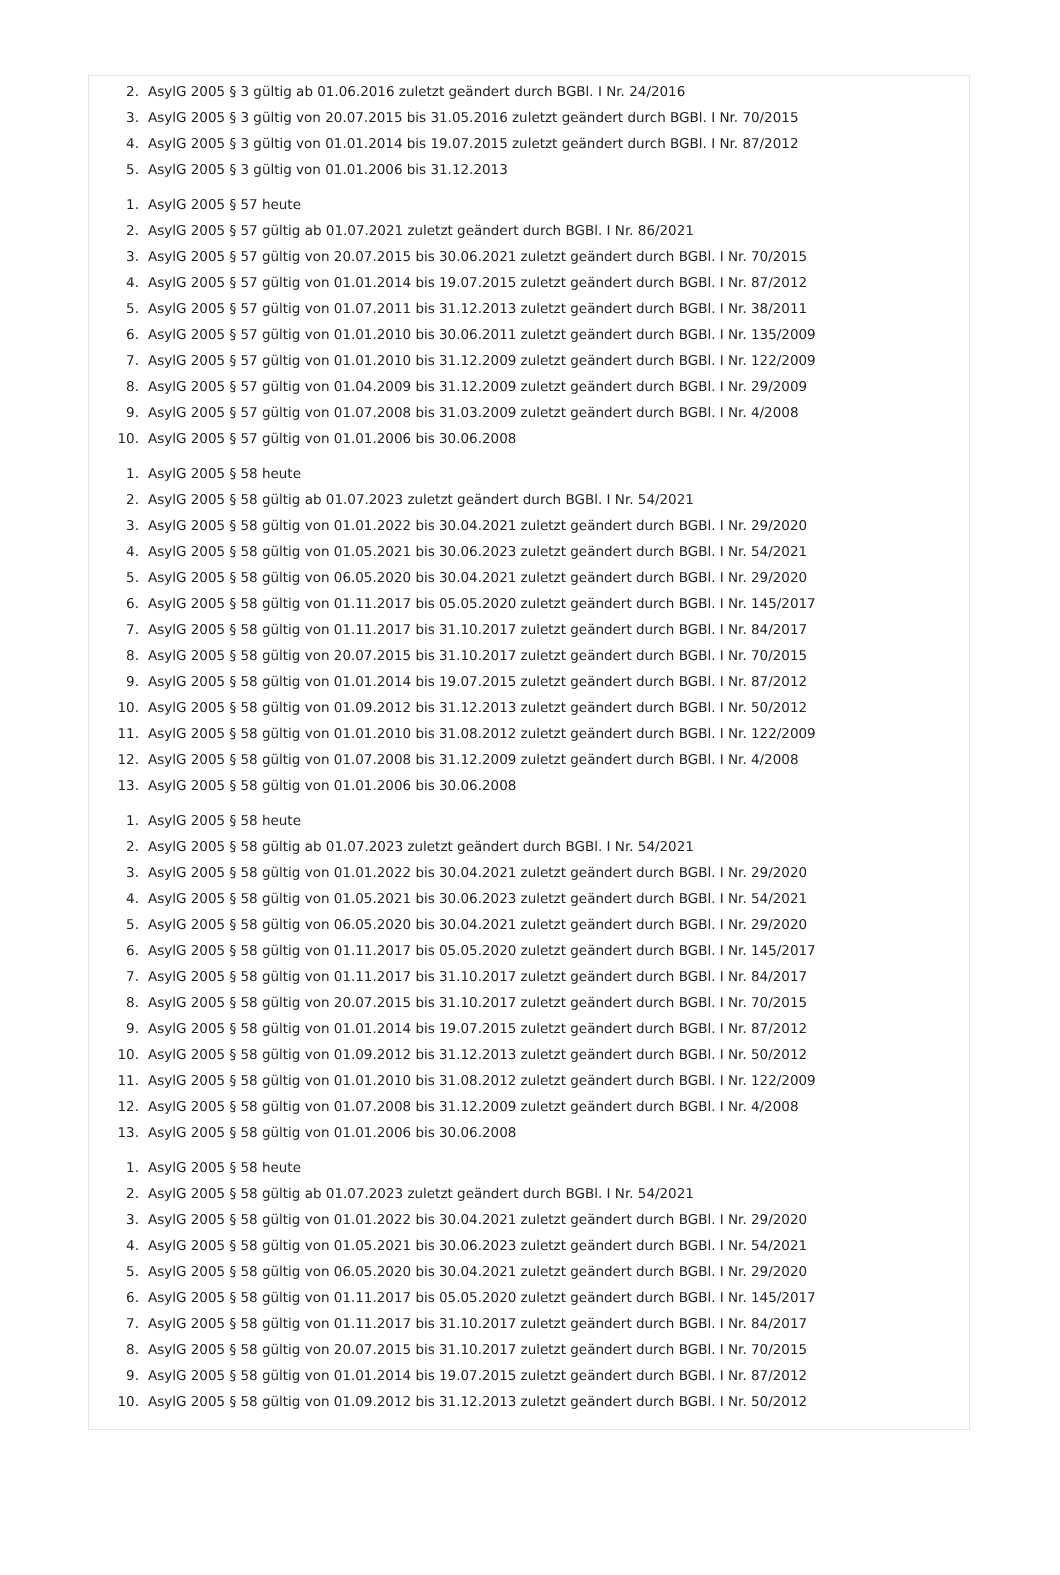2. AsylG 2005 § 3 gültig ab 01.06.2016 zuletzt geändert durch BGBl. I Nr. 24/2016
3. AsylG 2005 § 3 gültig von 20.07.2015 bis 31.05.2016 zuletzt geändert durch BGBl. I Nr. 70/2015
4. AsylG 2005 § 3 gültig von 01.01.2014 bis 19.07.2015 zuletzt geändert durch BGBl. I Nr. 87/2012
5. AsylG 2005 § 3 gültig von 01.01.2006 bis 31.12.2013
1. AsylG 2005 § 57 heute
2. AsylG 2005 § 57 gültig ab 01.07.2021 zuletzt geändert durch BGBl. I Nr. 86/2021
3. AsylG 2005 § 57 gültig von 20.07.2015 bis 30.06.2021 zuletzt geändert durch BGBl. I Nr. 70/2015
4. AsylG 2005 § 57 gültig von 01.01.2014 bis 19.07.2015 zuletzt geändert durch BGBl. I Nr. 87/2012
5. AsylG 2005 § 57 gültig von 01.07.2011 bis 31.12.2013 zuletzt geändert durch BGBl. I Nr. 38/2011
6. AsylG 2005 § 57 gültig von 01.01.2010 bis 30.06.2011 zuletzt geändert durch BGBl. I Nr. 135/2009
7. AsylG 2005 § 57 gültig von 01.01.2010 bis 31.12.2009 zuletzt geändert durch BGBl. I Nr. 122/2009
8. AsylG 2005 § 57 gültig von 01.04.2009 bis 31.12.2009 zuletzt geändert durch BGBl. I Nr. 29/2009
9. AsylG 2005 § 57 gültig von 01.07.2008 bis 31.03.2009 zuletzt geändert durch BGBl. I Nr. 4/2008
10. AsylG 2005 § 57 gültig von 01.01.2006 bis 30.06.2008
1. AsylG 2005 § 58 heute
2. AsylG 2005 § 58 gültig ab 01.07.2023 zuletzt geändert durch BGBl. I Nr. 54/2021
3. AsylG 2005 § 58 gültig von 01.01.2022 bis 30.04.2021 zuletzt geändert durch BGBl. I Nr. 29/2020
4. AsylG 2005 § 58 gültig von 01.05.2021 bis 30.06.2023 zuletzt geändert durch BGBl. I Nr. 54/2021
5. AsylG 2005 § 58 gültig von 06.05.2020 bis 30.04.2021 zuletzt geändert durch BGBl. I Nr. 29/2020
6. AsylG 2005 § 58 gültig von 01.11.2017 bis 05.05.2020 zuletzt geändert durch BGBl. I Nr. 145/2017
7. AsylG 2005 § 58 gültig von 01.11.2017 bis 31.10.2017 zuletzt geändert durch BGBl. I Nr. 84/2017
8. AsylG 2005 § 58 gültig von 20.07.2015 bis 31.10.2017 zuletzt geändert durch BGBl. I Nr. 70/2015
9. AsylG 2005 § 58 gültig von 01.01.2014 bis 19.07.2015 zuletzt geändert durch BGBl. I Nr. 87/2012
10. AsylG 2005 § 58 gültig von 01.09.2012 bis 31.12.2013 zuletzt geändert durch BGBl. I Nr. 50/2012
11. AsylG 2005 § 58 gültig von 01.01.2010 bis 31.08.2012 zuletzt geändert durch BGBl. I Nr. 122/2009
12. AsylG 2005 § 58 gültig von 01.07.2008 bis 31.12.2009 zuletzt geändert durch BGBl. I Nr. 4/2008
13. AsylG 2005 § 58 gültig von 01.01.2006 bis 30.06.2008
1. AsylG 2005 § 58 heute
2. AsylG 2005 § 58 gültig ab 01.07.2023 zuletzt geändert durch BGBl. I Nr. 54/2021
3. AsylG 2005 § 58 gültig von 01.01.2022 bis 30.04.2021 zuletzt geändert durch BGBl. I Nr. 29/2020
4. AsylG 2005 § 58 gültig von 01.05.2021 bis 30.06.2023 zuletzt geändert durch BGBl. I Nr. 54/2021
5. AsylG 2005 § 58 gültig von 06.05.2020 bis 30.04.2021 zuletzt geändert durch BGBl. I Nr. 29/2020
6. AsylG 2005 § 58 gültig von 01.11.2017 bis 05.05.2020 zuletzt geändert durch BGBl. I Nr. 145/2017
7. AsylG 2005 § 58 gültig von 01.11.2017 bis 31.10.2017 zuletzt geändert durch BGBl. I Nr. 84/2017
8. AsylG 2005 § 58 gültig von 20.07.2015 bis 31.10.2017 zuletzt geändert durch BGBl. I Nr. 70/2015
9. AsylG 2005 § 58 gültig von 01.01.2014 bis 19.07.2015 zuletzt geändert durch BGBl. I Nr. 87/2012
10. AsylG 2005 § 58 gültig von 01.09.2012 bis 31.12.2013 zuletzt geändert durch BGBl. I Nr. 50/2012
11. AsylG 2005 § 58 gültig von 01.01.2010 bis 31.08.2012 zuletzt geändert durch BGBl. I Nr. 122/2009
12. AsylG 2005 § 58 gültig von 01.07.2008 bis 31.12.2009 zuletzt geändert durch BGBl. I Nr. 4/2008
13. AsylG 2005 § 58 gültig von 01.01.2006 bis 30.06.2008
1. AsylG 2005 § 58 heute
2. AsylG 2005 § 58 gültig ab 01.07.2023 zuletzt geändert durch BGBl. I Nr. 54/2021
3. AsylG 2005 § 58 gültig von 01.01.2022 bis 30.04.2021 zuletzt geändert durch BGBl. I Nr. 29/2020
4. AsylG 2005 § 58 gültig von 01.05.2021 bis 30.06.2023 zuletzt geändert durch BGBl. I Nr. 54/2021
5. AsylG 2005 § 58 gültig von 06.05.2020 bis 30.04.2021 zuletzt geändert durch BGBl. I Nr. 29/2020
6. AsylG 2005 § 58 gültig von 01.11.2017 bis 05.05.2020 zuletzt geändert durch BGBl. I Nr. 145/2017
7. AsylG 2005 § 58 gültig von 01.11.2017 bis 31.10.2017 zuletzt geändert durch BGBl. I Nr. 84/2017
8. AsylG 2005 § 58 gültig von 20.07.2015 bis 31.10.2017 zuletzt geändert durch BGBl. I Nr. 70/2015
9. AsylG 2005 § 58 gültig von 01.01.2014 bis 19.07.2015 zuletzt geändert durch BGBl. I Nr. 87/2012
10. AsylG 2005 § 58 gültig von 01.09.2012 bis 31.12.2013 zuletzt geändert durch BGBl. I Nr. 50/2012